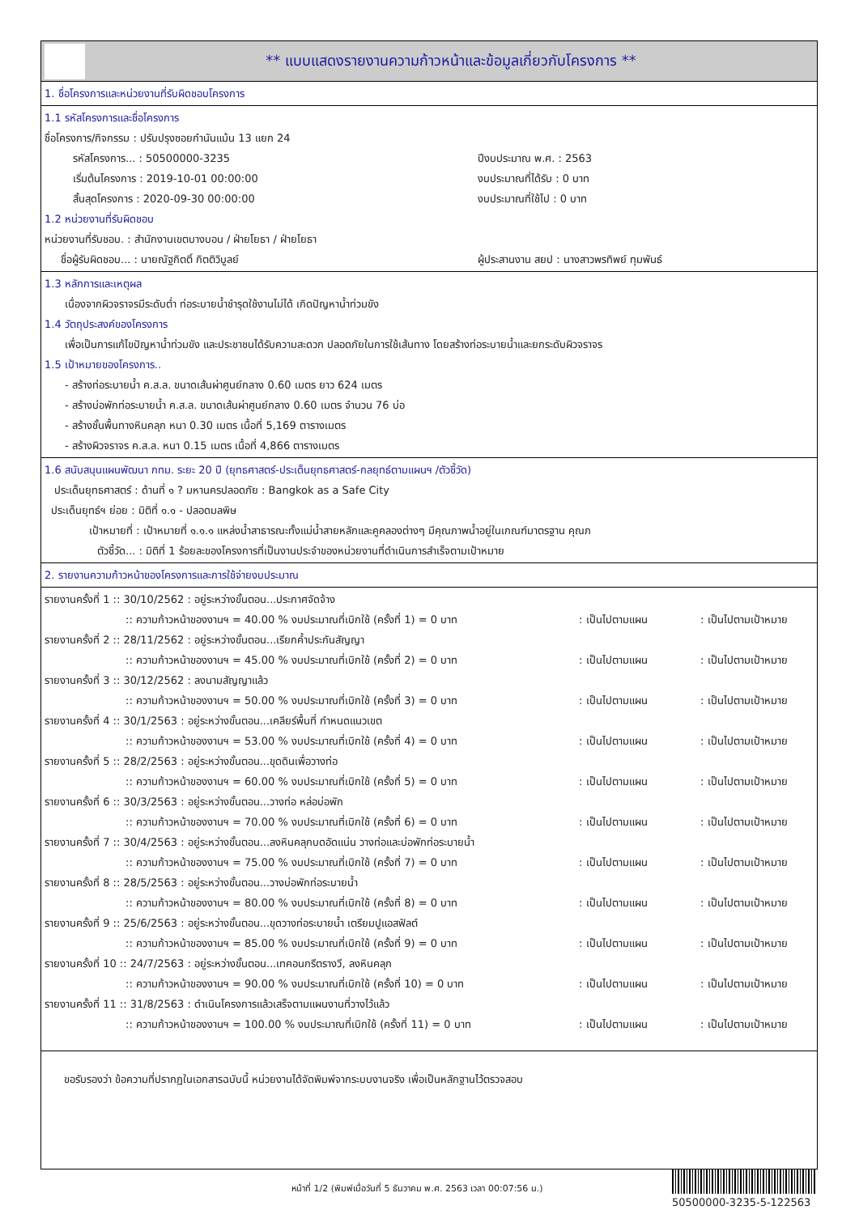** แบบแสดงรายงานความก้าวหน้าและข้อมูลเกี่ยวกับโครงการ **
1. ชื่อโครงการและหน่วยงานที่รับผิดชอบโครงการ
1.1 รหัสโครงการและชื่อโครงการ
ชื่อโครงการ/กิจกรรม : ปรับปรุงซอยกำนันแม้น 13 แยก 24
รหัสโครงการ... : 50500000-3235 ปีงบประมาณ พ.ศ. : 2563
เริ่มต้นโครงการ : 2019-10-01 00:00:00 งบประมาณที่ได้รับ : 0 บาท
สิ้นสุดโครงการ : 2020-09-30 00:00:00 งบประมาณที่ใช้ไป : 0 บาท
1.2 หน่วยงานที่รับผิดชอบ
หน่วยงานที่รับชอบ. : สำนักงานเขตบางบอน / ฝ่ายโยธา / ฝ่ายโยธา
ชื่อผู้รับผิดชอบ... : นายณัฐกิตติ์ กิตติวิบูลย์ ผู้ประสานงาน สยป : นางสาวพรทิพย์ ทุมพันธ์
1.3 หลักการและเหตุผล
เนื่องจากผิวจราจรมีระดับต่ำ ท่อระบายน้ำชำรุดใช้งานไม่ได้ เกิดปัญหาน้ำท่วมขัง
1.4 วัตถุประสงค์ของโครงการ
เพื่อเป็นการแก้ไขปัญหาน้ำท่วมขัง และประชาชนได้รับความสะดวก ปลอดภัยในการใช้เส้นทาง โดยสร้างท่อระบายน้ำและยกระดับผิวจราจร
1.5 เป้าหมายของโครงการ..
- สร้างท่อระบายน้ำ ค.ส.ล. ขนาดเส้นผ่าศูนย์กลาง 0.60 เมตร ยาว 624 เมตร
- สร้างบ่อพักท่อระบายน้ำ ค.ส.ล. ขนาดเส้นผ่าศูนย์กลาง 0.60 เมตร จำนวน 76 บ่อ
- สร้างชั้นพื้นทางหินคลุก หนา 0.30 เมตร เนื้อที่ 5,169 ตารางเมตร
- สร้างผิวจราจร ค.ส.ล. หนา 0.15 เมตร เนื้อที่ 4,866 ตารางเมตร
1.6 สนับสนุนแผนพัฒนา กทม. ระยะ 20 ปี (ยุทธศาสตร์-ประเด็นยุทธศาสตร์-กลยุทธ์ตามแผนฯ /ตัวชี้วัด)
ประเด็นยุทธศาสตร์ : ด้านที่ ๑ ? มหานครปลอดภัย : Bangkok as a Safe City
ประเด็นยุทธ์ฯ ย่อย : มิติที่ ๑.๑ - ปลอดมลพิษ
เป้าหมายที่ : เป้าหมายที่ ๑.๑.๑ แหล่งน้ำสาธารณะทั้งแม่น้ำสายหลักและคูคลองต่างๆ มีคุณภาพน้ำอยู่ในเกณฑ์มาตรฐาน คุณภ
ตัวชี้วัด... : มิติที่ 1 ร้อยละของโครงการที่เป็นงานประจำของหน่วยงานที่ดำเนินการสำเร็จตามเป้าหมาย
2. รายงานความก้าวหน้าของโครงการและการใช้จ่ายงบประมาณ
รายงานครั้งที่ 1 :: 30/10/2562 : อยู่ระหว่างขั้นตอน...ประกาศจัดจ้าง
:: ความก้าวหน้าของงานฯ = 40.00 % งบประมาณที่เบิกใช้ (ครั้งที่ 1) = 0 บาท: เป็นไปตามแผน: เป็นไปตามเป้าหมาย
รายงานครั้งที่ 2 :: 28/11/2562 : อยู่ระหว่างขั้นตอน...เรียกค้ำประกันสัญญา
:: ความก้าวหน้าของงานฯ = 45.00 % งบประมาณที่เบิกใช้ (ครั้งที่ 2) = 0 บาท: เป็นไปตามแผน: เป็นไปตามเป้าหมาย
รายงานครั้งที่ 3 :: 30/12/2562 : ลงนามสัญญาแล้ว
:: ความก้าวหน้าของงานฯ = 50.00 % งบประมาณที่เบิกใช้ (ครั้งที่ 3) = 0 บาท: เป็นไปตามแผน: เป็นไปตามเป้าหมาย
รายงานครั้งที่ 4 :: 30/1/2563 : อยู่ระหว่างขั้นตอน...เคลียร์พื้นที่ กำหนดแนวเขต
:: ความก้าวหน้าของงานฯ = 53.00 % งบประมาณที่เบิกใช้ (ครั้งที่ 4) = 0 บาท: เป็นไปตามแผน: เป็นไปตามเป้าหมาย
รายงานครั้งที่ 5 :: 28/2/2563 : อยู่ระหว่างขั้นตอน...ขุดดินเพื่อวางท่อ
:: ความก้าวหน้าของงานฯ = 60.00 % งบประมาณที่เบิกใช้ (ครั้งที่ 5) = 0 บาท: เป็นไปตามแผน: เป็นไปตามเป้าหมาย
รายงานครั้งที่ 6 :: 30/3/2563 : อยู่ระหว่างขั้นตอน...วางท่อ หล่อบ่อพัก
:: ความก้าวหน้าของงานฯ = 70.00 % งบประมาณที่เบิกใช้ (ครั้งที่ 6) = 0 บาท: เป็นไปตามแผน: เป็นไปตามเป้าหมาย
รายงานครั้งที่ 7 :: 30/4/2563 : อยู่ระหว่างขั้นตอน...ลงหินคลุกบดอัดแน่น วางท่อและบ่อพักท่อระบายน้ำ
:: ความก้าวหน้าของงานฯ = 75.00 % งบประมาณที่เบิกใช้ (ครั้งที่ 7) = 0 บาท: เป็นไปตามแผน: เป็นไปตามเป้าหมาย
รายงานครั้งที่ 8 :: 28/5/2563 : อยู่ระหว่างขั้นตอน...วางบ่อพักท่อระบายน้ำ
:: ความก้าวหน้าของงานฯ = 80.00 % งบประมาณที่เบิกใช้ (ครั้งที่ 8) = 0 บาท: เป็นไปตามแผน: เป็นไปตามเป้าหมาย
รายงานครั้งที่ 9 :: 25/6/2563 : อยู่ระหว่างขั้นตอน...ขุดวางท่อระบายน้ำ เตรียมปูแอสฟัลต์
:: ความก้าวหน้าของงานฯ = 85.00 % งบประมาณที่เบิกใช้ (ครั้งที่ 9) = 0 บาท: เป็นไปตามแผน: เป็นไปตามเป้าหมาย
รายงานครั้งที่ 10 :: 24/7/2563 : อยู่ระหว่างขั้นตอน...เทคอนกรีตรางวี, ลงหินคลุก
:: ความก้าวหน้าของงานฯ = 90.00 % งบประมาณที่เบิกใช้ (ครั้งที่ 10) = 0 บาท: เป็นไปตามแผน: เป็นไปตามเป้าหมาย
รายงานครั้งที่ 11 :: 31/8/2563 : ดำเนินโครงการแล้วเสร็จตามแผนงานที่วางไว้แล้ว
:: ความก้าวหน้าของงานฯ = 100.00 % งบประมาณที่เบิกใช้ (ครั้งที่ 11) = 0 บาท: เป็นไปตามแผน: เป็นไปตามเป้าหมาย
ขอรับรองว่า ข้อความที่ปรากฏในเอกสารฉบับนี้ หน่วยงานได้จัดพิมพ์จากระบบงานจริง เพื่อเป็นหลักฐานไว้ตรวจสอบ
หน้าที่ 1/2 (พิมพ์เมื่อวันที่ 5 ธันวาคม พ.ศ. 2563 เวลา 00:07:56 น.)
50500000-3235-5-122563